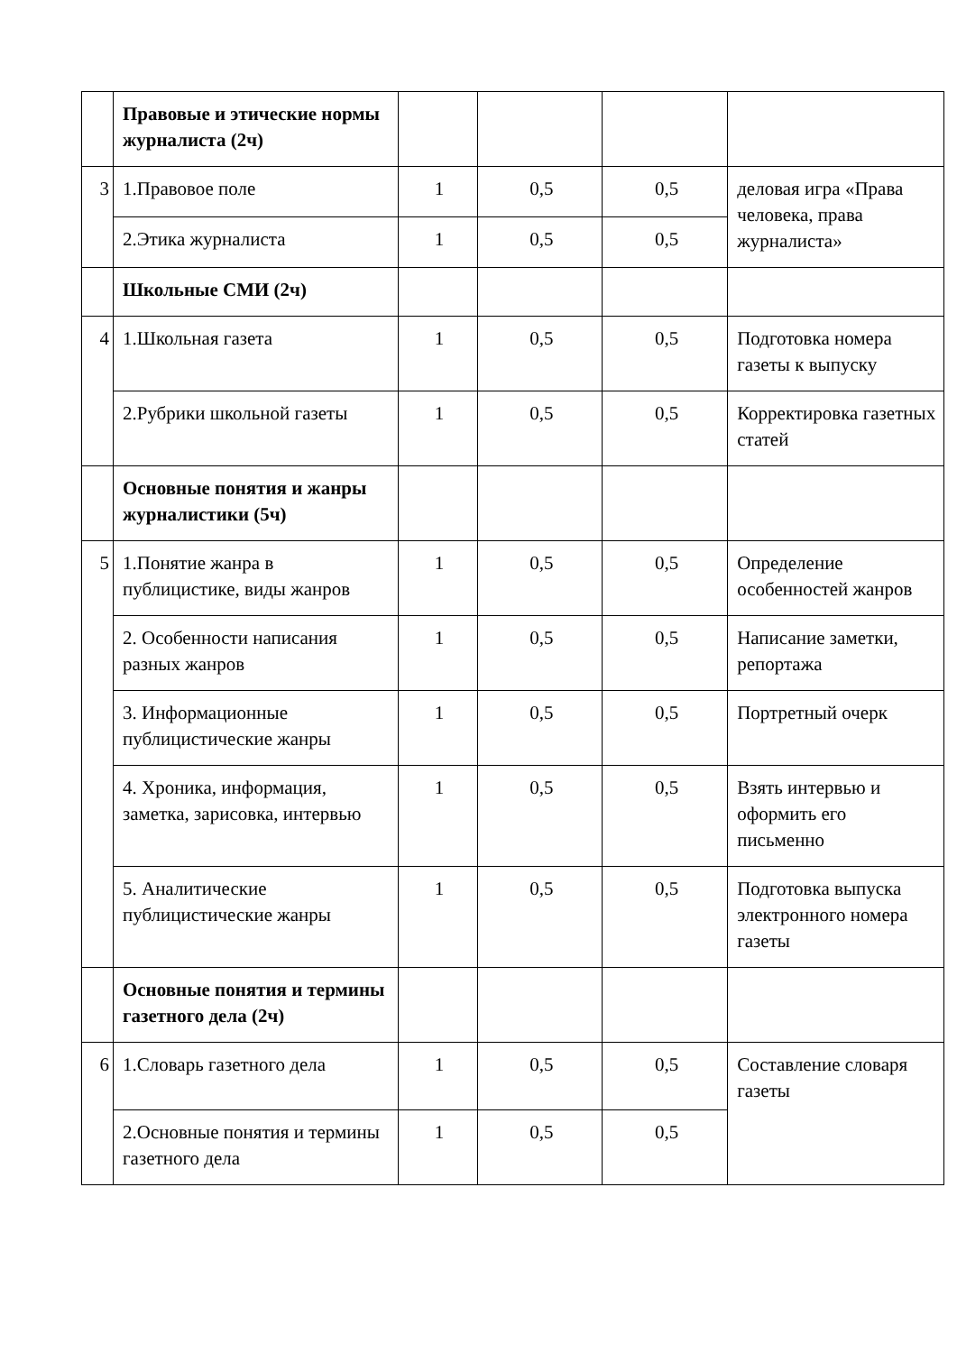| | Правовые и этические нормы журналиста (2ч) | | | | |
| 3 | 1.Правовое поле | 1 | 0,5 | 0,5 | деловая игра «Права человека, права журналиста» |
| | 2.Этика журналиста | 1 | 0,5 | 0,5 | |
| | Школьные СМИ (2ч) | | | | |
| 4 | 1.Школьная газета | 1 | 0,5 | 0,5 | Подготовка номера газеты к выпуску |
| | 2.Рубрики школьной газеты | 1 | 0,5 | 0,5 | Корректировка газетных статей |
| | Основные понятия и жанры журналистики (5ч) | | | | |
| 5 | 1.Понятие жанра в публицистике, виды жанров | 1 | 0,5 | 0,5 | Определение особенностей жанров |
| | 2. Особенности написания разных жанров | 1 | 0,5 | 0,5 | Написание заметки, репортажа |
| | 3. Информационные публицистические жанры | 1 | 0,5 | 0,5 | Портретный очерк |
| | 4. Хроника, информация, заметка, зарисовка, интервью | 1 | 0,5 | 0,5 | Взять интервью и оформить его письменно |
| | 5. Аналитические публицистические жанры | 1 | 0,5 | 0,5 | Подготовка выпуска электронного номера газеты |
| | Основные понятия и термины газетного дела (2ч) | | | | |
| 6 | 1.Словарь газетного дела | 1 | 0,5 | 0,5 | Составление словаря газеты |
| | 2.Основные понятия и термины газетного дела | 1 | 0,5 | 0,5 | |